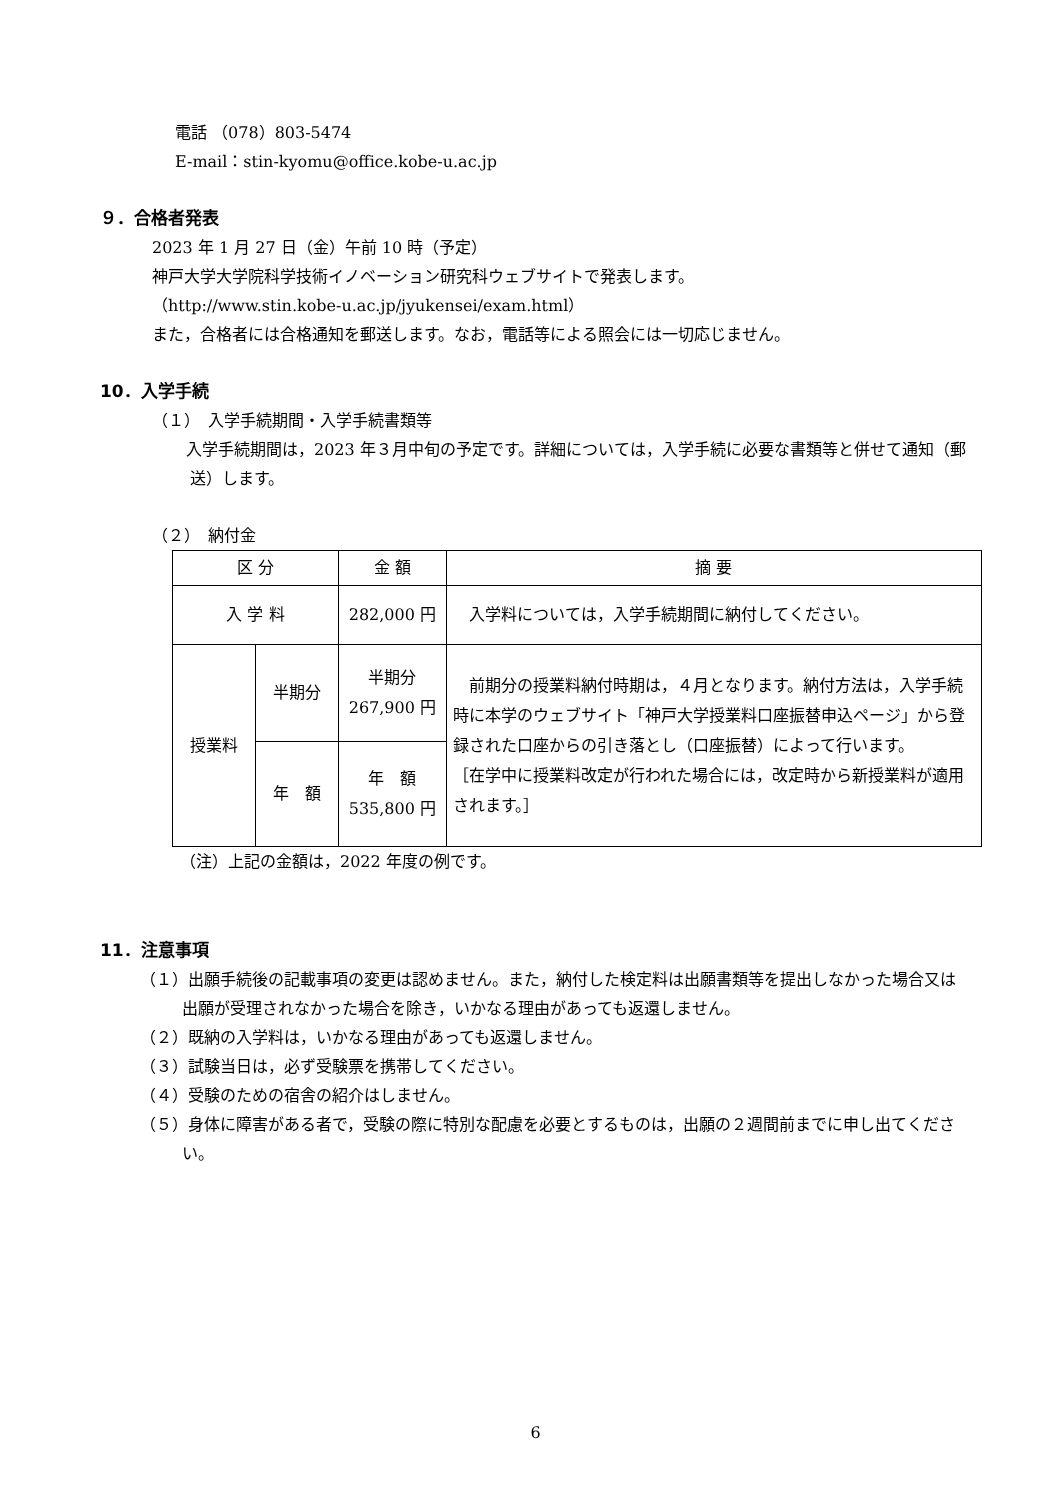電話 （078）803-5474
E-mail：stin-kyomu@office.kobe-u.ac.jp
９．合格者発表
2023 年 1 月 27 日（金）午前 10 時（予定）
神戸大学大学院科学技術イノベーション研究科ウェブサイトで発表します。
（http://www.stin.kobe-u.ac.jp/jyukensei/exam.html）
また，合格者には合格通知を郵送します。なお，電話等による照会には一切応じません。
10．入学手続
（１）　入学手続期間・入学手続書類等
　入学手続期間は，2023 年３月中旬の予定です。詳細については，入学手続に必要な書類等と併せて通知（郵送）します。
（２）　納付金
| 区 分 | | 金 額 | 摘 要 |
| --- | --- | --- | --- |
| 入 学 料 | | 282,000 円 | 入学料については，入学手続期間に納付してください。 |
| 授業料 | 半期分 | 半期分 267,900 円 | 前期分の授業料納付時期は，４月となります。納付方法は，入学手続時に本学のウェブサイト「神戸大学授業料口座振替申込ページ」から登録された口座からの引き落とし（口座振替）によって行います。 ［在学中に授業料改定が行われた場合には，改定時から新授業料が適用されます。］ |
| | 年 額 | 年 額 535,800 円 | |
（注）上記の金額は，2022 年度の例です。
11．注意事項
（１）出願手続後の記載事項の変更は認めません。また，納付した検定料は出願書類等を提出しなかった場合又は出願が受理されなかった場合を除き，いかなる理由があっても返還しません。
（２）既納の入学料は，いかなる理由があっても返還しません。
（３）試験当日は，必ず受験票を携帯してください。
（４）受験のための宿舎の紹介はしません。
（５）身体に障害がある者で，受験の際に特別な配慮を必要とするものは，出願の２週間前までに申し出てください。
6